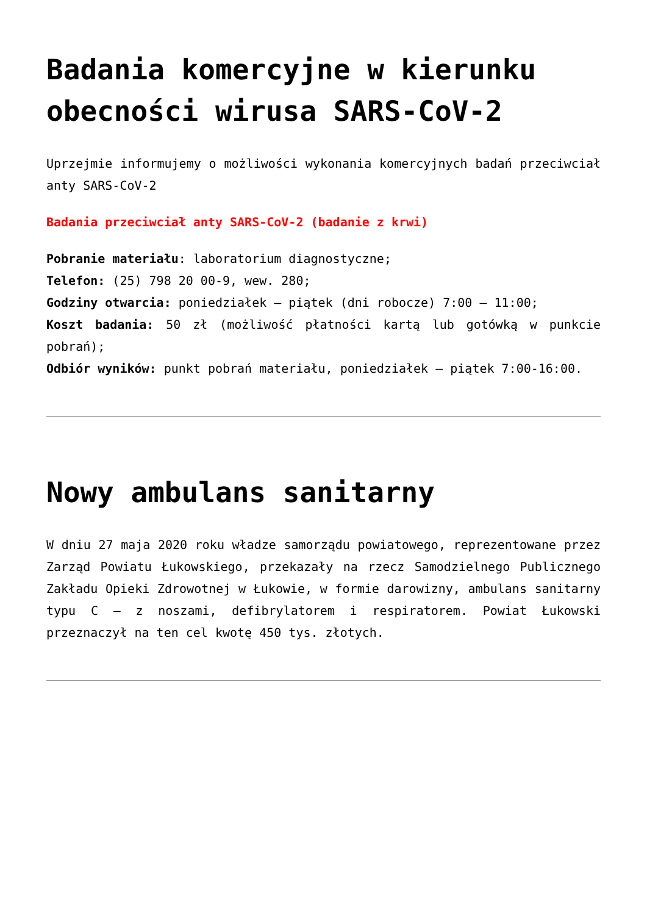Badania komercyjne w kierunku obecności wirusa SARS-CoV-2
Uprzejmie informujemy o możliwości wykonania komercyjnych badań przeciwciał anty SARS-CoV-2
Badania przeciwciał anty SARS-CoV-2 (badanie z krwi)
Pobranie materiału: laboratorium diagnostyczne;
Telefon: (25) 798 20 00-9, wew. 280;
Godziny otwarcia: poniedziałek – piątek (dni robocze) 7:00 – 11:00;
Koszt badania: 50 zł (możliwość płatności kartą lub gotówką w punkcie pobrań);
Odbiór wyników: punkt pobrań materiału, poniedziałek – piątek 7:00-16:00.
Nowy ambulans sanitarny
W dniu 27 maja 2020 roku władze samorządu powiatowego, reprezentowane przez Zarząd Powiatu Łukowskiego, przekazały na rzecz Samodzielnego Publicznego Zakładu Opieki Zdrowotnej w Łukowie, w formie darowizny, ambulans sanitarny typu C – z noszami, defibrylatorem i respiratorem. Powiat Łukowski przeznaczył na ten cel kwotę 450 tys. złotych.